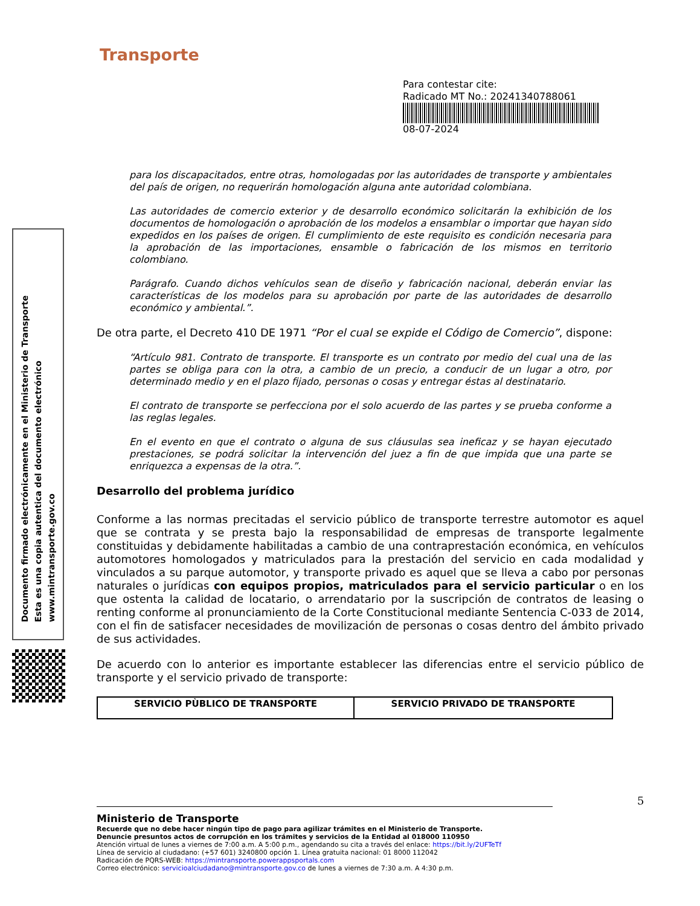Transporte
Para contestar cite:
Radicado MT No.: 20241340788061
08-07-2024
Documento firmado electrónicamente en el Ministerio de Transporte
Esta es una copia autentica del documento electrónico
www.mintransporte.gov.co
para los discapacitados, entre otras, homologadas por las autoridades de transporte y ambientales del país de origen, no requerirán homologación alguna ante autoridad colombiana.
Las autoridades de comercio exterior y de desarrollo económico solicitarán la exhibición de los documentos de homologación o aprobación de los modelos a ensamblar o importar que hayan sido expedidos en los países de origen. El cumplimiento de este requisito es condición necesaria para la aprobación de las importaciones, ensamble o fabricación de los mismos en territorio colombiano.
Parágrafo. Cuando dichos vehículos sean de diseño y fabricación nacional, deberán enviar las características de los modelos para su aprobación por parte de las autoridades de desarrollo económico y ambiental.”.
De otra parte, el Decreto 410 DE 1971 “Por el cual se expide el Código de Comercio”, dispone:
“Artículo 981. Contrato de transporte. El transporte es un contrato por medio del cual una de las partes se obliga para con la otra, a cambio de un precio, a conducir de un lugar a otro, por determinado medio y en el plazo fijado, personas o cosas y entregar éstas al destinatario.
El contrato de transporte se perfecciona por el solo acuerdo de las partes y se prueba conforme a las reglas legales.
En el evento en que el contrato o alguna de sus cláusulas sea ineficaz y se hayan ejecutado prestaciones, se podrá solicitar la intervención del juez a fin de que impida que una parte se enriquezca a expensas de la otra.”.
Desarrollo del problema jurídico
Conforme a las normas precitadas el servicio público de transporte terrestre automotor es aquel que se contrata y se presta bajo la responsabilidad de empresas de transporte legalmente constituidas y debidamente habilitadas a cambio de una contraprestación económica, en vehículos automotores homologados y matriculados para la prestación del servicio en cada modalidad y vinculados a su parque automotor, y transporte privado es aquel que se lleva a cabo por personas naturales o jurídicas con equipos propios, matriculados para el servicio particular o en los que ostenta la calidad de locatario, o arrendatario por la suscripción de contratos de leasing o renting conforme al pronunciamiento de la Corte Constitucional mediante Sentencia C-033 de 2014, con el fin de satisfacer necesidades de movilización de personas o cosas dentro del ámbito privado de sus actividades.
De acuerdo con lo anterior es importante establecer las diferencias entre el servicio público de transporte y el servicio privado de transporte:
| SERVICIO PÙBLICO DE TRANSPORTE | SERVICIO PRIVADO DE TRANSPORTE |
5
Ministerio de Transporte
Recuerde que no debe hacer ningún tipo de pago para agilizar trámites en el Ministerio de Transporte.
Denuncie presuntos actos de corrupción en los trámites y servicios de la Entidad al 018000 110950
Atención virtual de lunes a viernes de 7:00 a.m. A 5:00 p.m., agendando su cita a través del enlace: https://bit.ly/2UFTeTf
Línea de servicio al ciudadano: (+57 601) 3240800 opción 1. Línea gratuita nacional: 01 8000 112042
Radicación de PQRS-WEB: https://mintransporte.powerappsportals.com
Correo electrónico: servicioalciudadano@mintransporte.gov.co de lunes a viernes de 7:30 a.m. A 4:30 p.m.